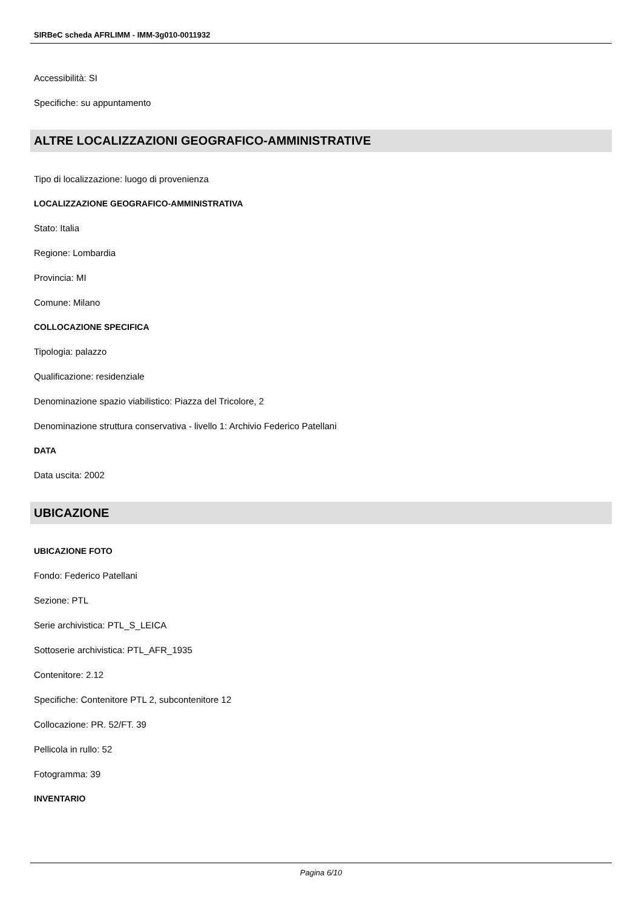SIRBeC scheda AFRLIMM - IMM-3g010-0011932
Accessibilità: SI
Specifiche: su appuntamento
ALTRE LOCALIZZAZIONI GEOGRAFICO-AMMINISTRATIVE
Tipo di localizzazione: luogo di provenienza
LOCALIZZAZIONE GEOGRAFICO-AMMINISTRATIVA
Stato: Italia
Regione: Lombardia
Provincia: MI
Comune: Milano
COLLOCAZIONE SPECIFICA
Tipologia: palazzo
Qualificazione: residenziale
Denominazione spazio viabilistico: Piazza del Tricolore, 2
Denominazione struttura conservativa - livello 1: Archivio Federico Patellani
DATA
Data uscita: 2002
UBICAZIONE
UBICAZIONE FOTO
Fondo: Federico Patellani
Sezione: PTL
Serie archivistica: PTL_S_LEICA
Sottoserie archivistica: PTL_AFR_1935
Contenitore: 2.12
Specifiche: Contenitore PTL 2, subcontenitore 12
Collocazione: PR. 52/FT. 39
Pellicola in rullo: 52
Fotogramma: 39
INVENTARIO
Pagina 6/10